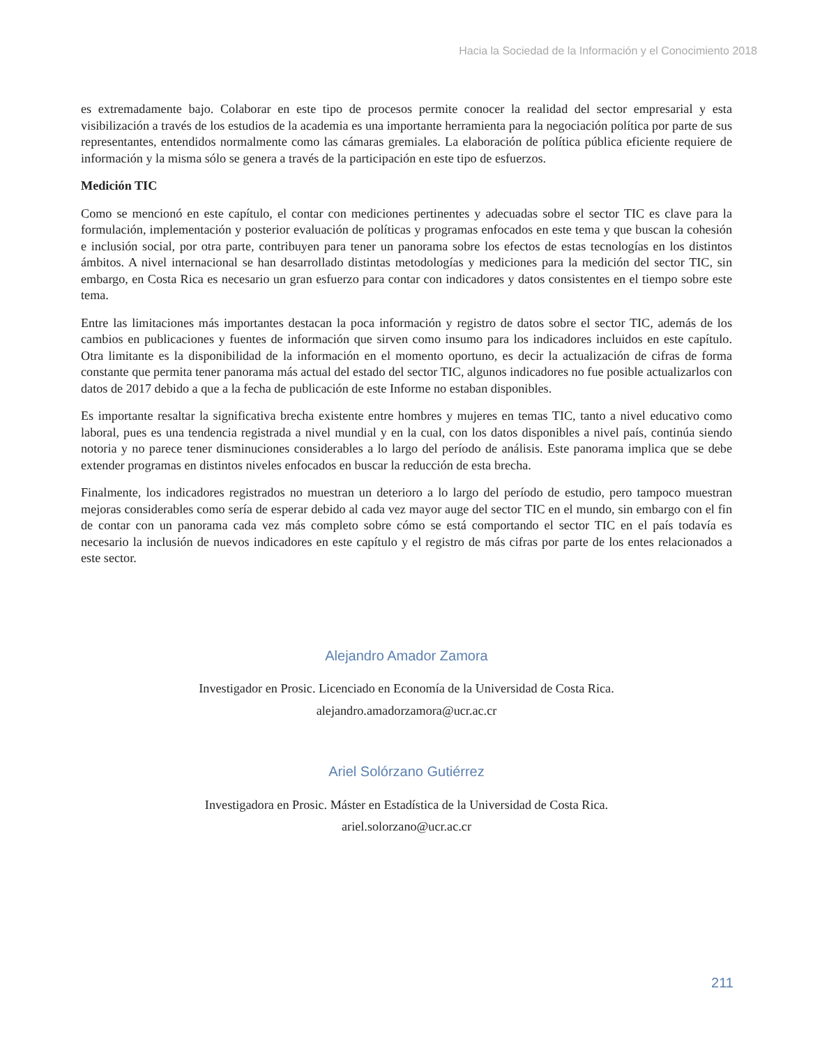Hacia la Sociedad de la Información y el Conocimiento 2018
es extremadamente bajo. Colaborar en este tipo de procesos permite conocer la realidad del sector empresarial y esta visibilización a través de los estudios de la academia es una importante herramienta para la negociación política por parte de sus representantes, entendidos normalmente como las cámaras gremiales. La elaboración de política pública eficiente requiere de información y la misma sólo se genera a través de la participación en este tipo de esfuerzos.
Medición TIC
Como se mencionó en este capítulo, el contar con mediciones pertinentes y adecuadas sobre el sector TIC es clave para la formulación, implementación y posterior evaluación de políticas y programas enfocados en este tema y que buscan la cohesión e inclusión social, por otra parte, contribuyen para tener un panorama sobre los efectos de estas tecnologías en los distintos ámbitos. A nivel internacional se han desarrollado distintas metodologías y mediciones para la medición del sector TIC, sin embargo, en Costa Rica es necesario un gran esfuerzo para contar con indicadores y datos consistentes en el tiempo sobre este tema.
Entre las limitaciones más importantes destacan la poca información y registro de datos sobre el sector TIC, además de los cambios en publicaciones y fuentes de información que sirven como insumo para los indicadores incluidos en este capítulo. Otra limitante es la disponibilidad de la información en el momento oportuno, es decir la actualización de cifras de forma constante que permita tener panorama más actual del estado del sector TIC, algunos indicadores no fue posible actualizarlos con datos de 2017 debido a que a la fecha de publicación de este Informe no estaban disponibles.
Es importante resaltar la significativa brecha existente entre hombres y mujeres en temas TIC, tanto a nivel educativo como laboral, pues es una tendencia registrada a nivel mundial y en la cual, con los datos disponibles a nivel país, continúa siendo notoria y no parece tener disminuciones considerables a lo largo del período de análisis. Este panorama implica que se debe extender programas en distintos niveles enfocados en buscar la reducción de esta brecha.
Finalmente, los indicadores registrados no muestran un deterioro a lo largo del período de estudio, pero tampoco muestran mejoras considerables como sería de esperar debido al cada vez mayor auge del sector TIC en el mundo, sin embargo con el fin de contar con un panorama cada vez más completo sobre cómo se está comportando el sector TIC en el país todavía es necesario la inclusión de nuevos indicadores en este capítulo y el registro de más cifras por parte de los entes relacionados a este sector.
Alejandro Amador Zamora
Investigador en Prosic. Licenciado en Economía de la Universidad de Costa Rica.
alejandro.amadorzamora@ucr.ac.cr
Ariel Solórzano Gutiérrez
Investigadora en Prosic. Máster en Estadística de la Universidad de Costa Rica.
ariel.solorzano@ucr.ac.cr
211